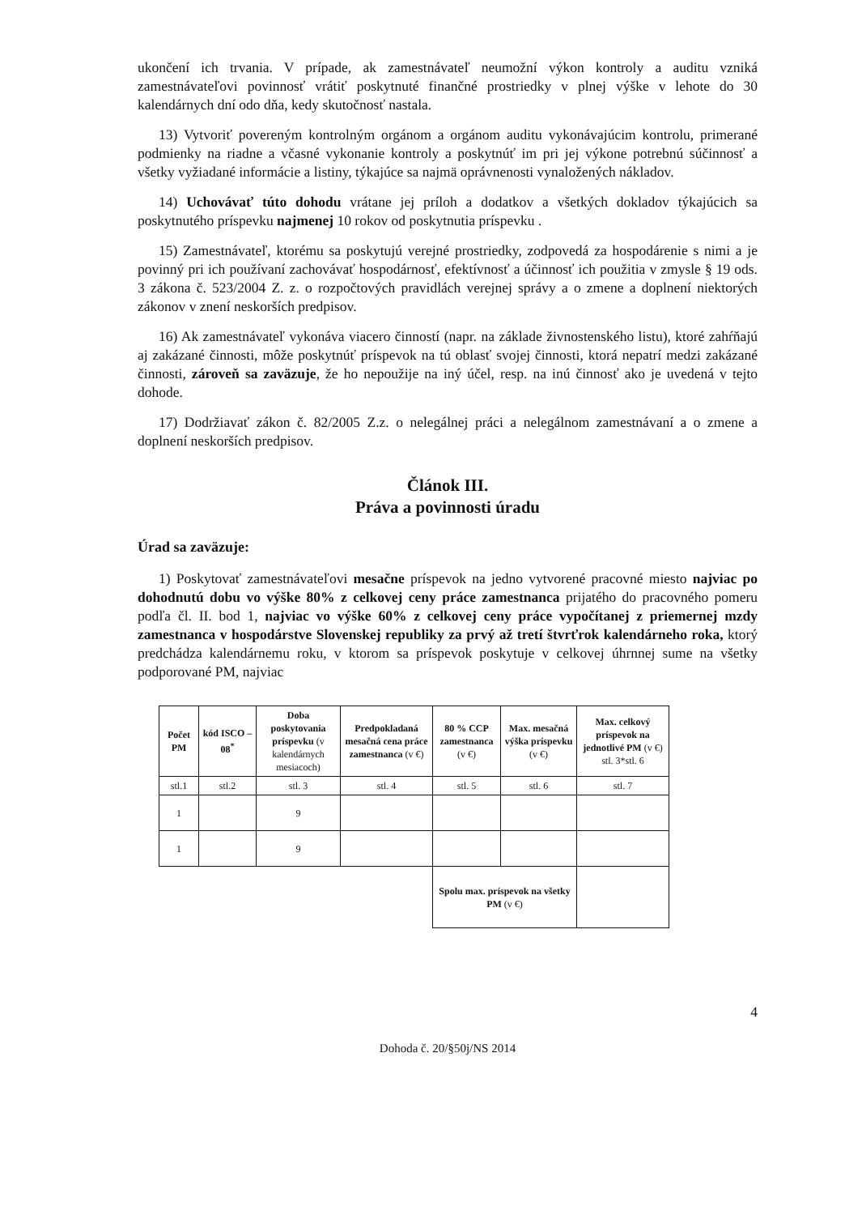ukončení ich trvania. V prípade, ak zamestnávateľ neumožní výkon kontroly a auditu vzniká zamestnávateľovi povinnosť vrátiť poskytnuté finančné prostriedky v plnej výške v lehote do 30 kalendárnych dní odo dňa, kedy skutočnosť nastala.
13) Vytvoriť povereným kontrolným orgánom a orgánom auditu vykonávajúcim kontrolu, primerané podmienky na riadne a včasné vykonanie kontroly a poskytnúť im pri jej výkone potrebnú súčinnosť a všetky vyžiadané informácie a listiny, týkajúce sa najmä oprávnenosti vynaložených nákladov.
14) Uchovávať túto dohodu vrátane jej príloh a dodatkov a všetkých dokladov týkajúcich sa poskytnutého príspevku najmenej 10 rokov od poskytnutia príspevku .
15) Zamestnávateľ, ktorému sa poskytujú verejné prostriedky, zodpovedá za hospodárenie s nimi a je povinný pri ich používaní zachovávať hospodárnosť, efektívnosť a účinnosť ich použitia v zmysle § 19 ods. 3 zákona č. 523/2004 Z. z. o rozpočtových pravidlách verejnej správy a o zmene a doplnení niektorých zákonov v znení neskorších predpisov.
16) Ak zamestnávateľ vykonáva viacero činností (napr. na základe živnostenského listu), ktoré zahŕňajú aj zakázané činnosti, môže poskytnúť príspevok na tú oblasť svojej činnosti, ktorá nepatrí medzi zakázané činnosti, zároveň sa zaväzuje, že ho nepoužije na iný účel, resp. na inú činnosť ako je uvedená v tejto dohode.
17) Dodržiavať zákon č. 82/2005 Z.z. o nelegálnej práci a nelegálnom zamestnávaní a o zmene a doplnení neskorších predpisov.
Článok III.
Práva a povinnosti úradu
Úrad sa zaväzuje:
1) Poskytovať zamestnávateľovi mesačne príspevok na jedno vytvorené pracovné miesto najviac po dohodnutú dobu vo výške 80% z celkovej ceny práce zamestnanca prijatého do pracovného pomeru podľa čl. II. bod 1, najviac vo výške 60% z celkovej ceny práce vypočítanej z priemernej mzdy zamestnanca v hospodárstve Slovenskej republiky za prvý až tretí štvrťrok kalendárneho roka, ktorý predchádza kalendárnemu roku, v ktorom sa príspevok poskytuje v celkovej úhrnnej sume na všetky podporované PM, najviac
| Počet PM | kód ISCO – 08<sup>*</sup> | Doba poskytovania príspevku (v kalendárnych mesiacoch) | Predpokladaná mesačná cena práce zamestnanca (v €) | 80 % CCP zamestnanca (v €) | Max. mesačná výška príspevku (v €) | Max. celkový príspevok na jednotlivé PM (v €) stl. 3*stl. 6 |
| --- | --- | --- | --- | --- | --- | --- |
| stl.1 | stl.2 | stl. 3 | stl. 4 | stl. 5 | stl. 6 | stl. 7 |
| 1 | | 9 | | | | |
| 1 | | 9 | | | | |
| | | | | Spolu max. príspevok na všetky PM (v €) | | |
4
Dohoda č. 20/§50j/NS 2014